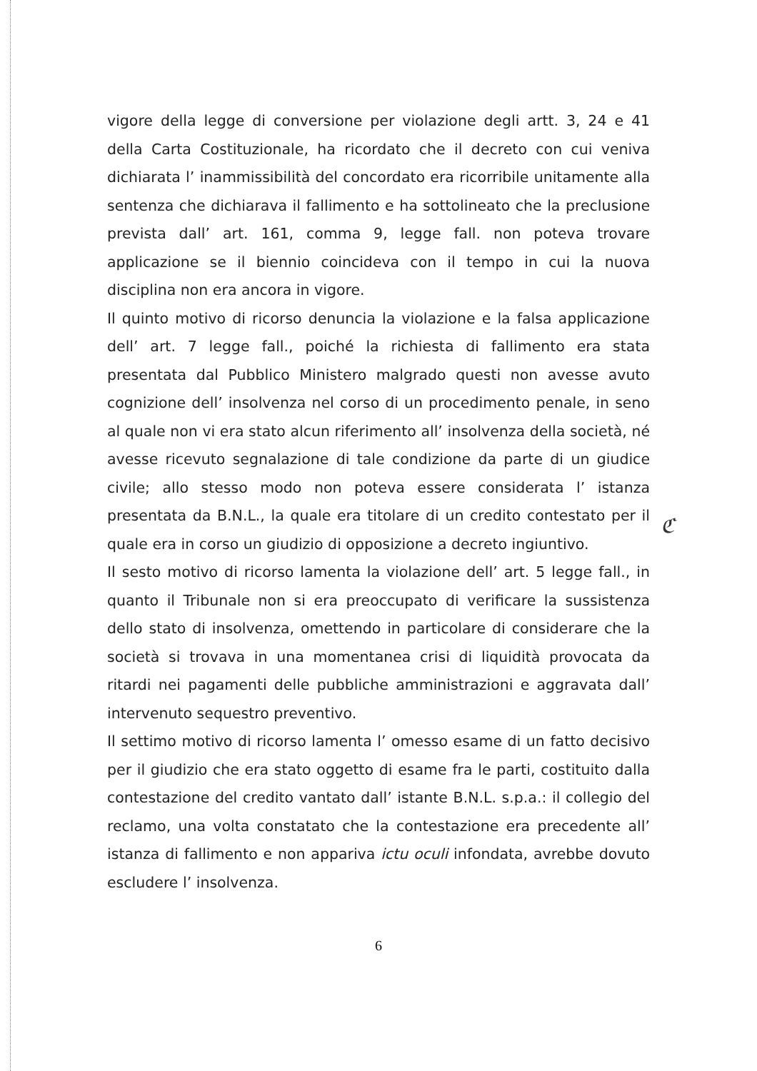vigore della legge di conversione per violazione degli artt. 3, 24 e 41 della Carta Costituzionale, ha ricordato che il decreto con cui veniva dichiarata l’ inammissibilità del concordato era ricorribile unitamente alla sentenza che dichiarava il fallimento e ha sottolineato che la preclusione prevista dall’ art. 161, comma 9, legge fall. non poteva trovare applicazione se il biennio coincideva con il tempo in cui la nuova disciplina non era ancora in vigore.
Il quinto motivo di ricorso denuncia la violazione e la falsa applicazione dell’ art. 7 legge fall., poiché la richiesta di fallimento era stata presentata dal Pubblico Ministero malgrado questi non avesse avuto cognizione dell’ insolvenza nel corso di un procedimento penale, in seno al quale non vi era stato alcun riferimento all’ insolvenza della società, né avesse ricevuto segnalazione di tale condizione da parte di un giudice civile; allo stesso modo non poteva essere considerata l’ istanza presentata da B.N.L., la quale era titolare di un credito contestato per il quale era in corso un giudizio di opposizione a decreto ingiuntivo.
Il sesto motivo di ricorso lamenta la violazione dell’ art. 5 legge fall., in quanto il Tribunale non si era preoccupato di verificare la sussistenza dello stato di insolvenza, omettendo in particolare di considerare che la società si trovava in una momentanea crisi di liquidità provocata da ritardi nei pagamenti delle pubbliche amministrazioni e aggravata dall’ intervenuto sequestro preventivo.
Il settimo motivo di ricorso lamenta l’ omesso esame di un fatto decisivo per il giudizio che era stato oggetto di esame fra le parti, costituito dalla contestazione del credito vantato dall’ istante B.N.L. s.p.a.: il collegio del reclamo, una volta constatato che la contestazione era precedente all’ istanza di fallimento e non appariva ictu oculi infondata, avrebbe dovuto escludere l’ insolvenza.
ℭ
6